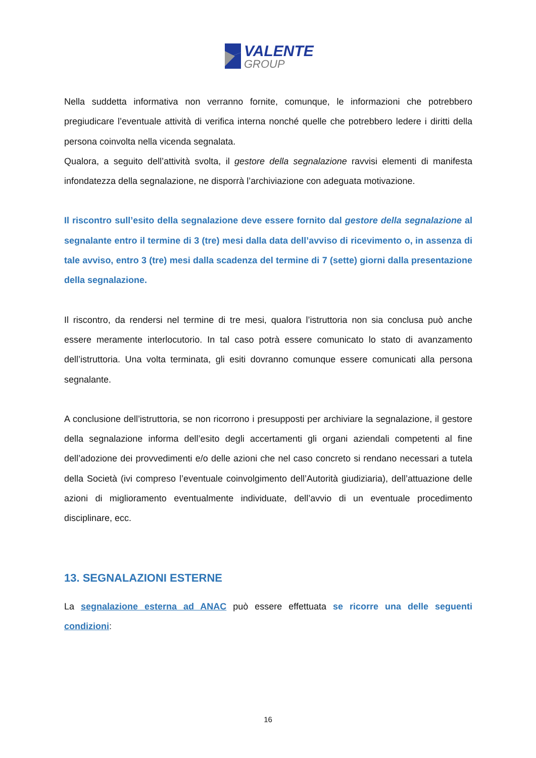VALENTE
GROUP
Nella suddetta informativa non verranno fornite, comunque, le informazioni che potrebbero pregiudicare l’eventuale attività di verifica interna nonché quelle che potrebbero ledere i diritti della persona coinvolta nella vicenda segnalata.
Qualora, a seguito dell’attività svolta, il gestore della segnalazione ravvisi elementi di manifesta infondatezza della segnalazione, ne disporrà l’archiviazione con adeguata motivazione.
Il riscontro sull’esito della segnalazione deve essere fornito dal gestore della segnalazione al segnalante entro il termine di 3 (tre) mesi dalla data dell’avviso di ricevimento o, in assenza di tale avviso, entro 3 (tre) mesi dalla scadenza del termine di 7 (sette) giorni dalla presentazione della segnalazione.
Il riscontro, da rendersi nel termine di tre mesi, qualora l’istruttoria non sia conclusa può anche essere meramente interlocutorio. In tal caso potrà essere comunicato lo stato di avanzamento dell’istruttoria. Una volta terminata, gli esiti dovranno comunque essere comunicati alla persona segnalante.
A conclusione dell’istruttoria, se non ricorrono i presupposti per archiviare la segnalazione, il gestore della segnalazione informa dell’esito degli accertamenti gli organi aziendali competenti al fine dell’adozione dei provvedimenti e/o delle azioni che nel caso concreto si rendano necessari a tutela della Società (ivi compreso l’eventuale coinvolgimento dell’Autorità giudiziaria), dell’attuazione delle azioni di miglioramento eventualmente individuate, dell’avvio di un eventuale procedimento disciplinare, ecc.
13. SEGNALAZIONI ESTERNE
La segnalazione esterna ad ANAC può essere effettuata se ricorre una delle seguenti condizioni:
16